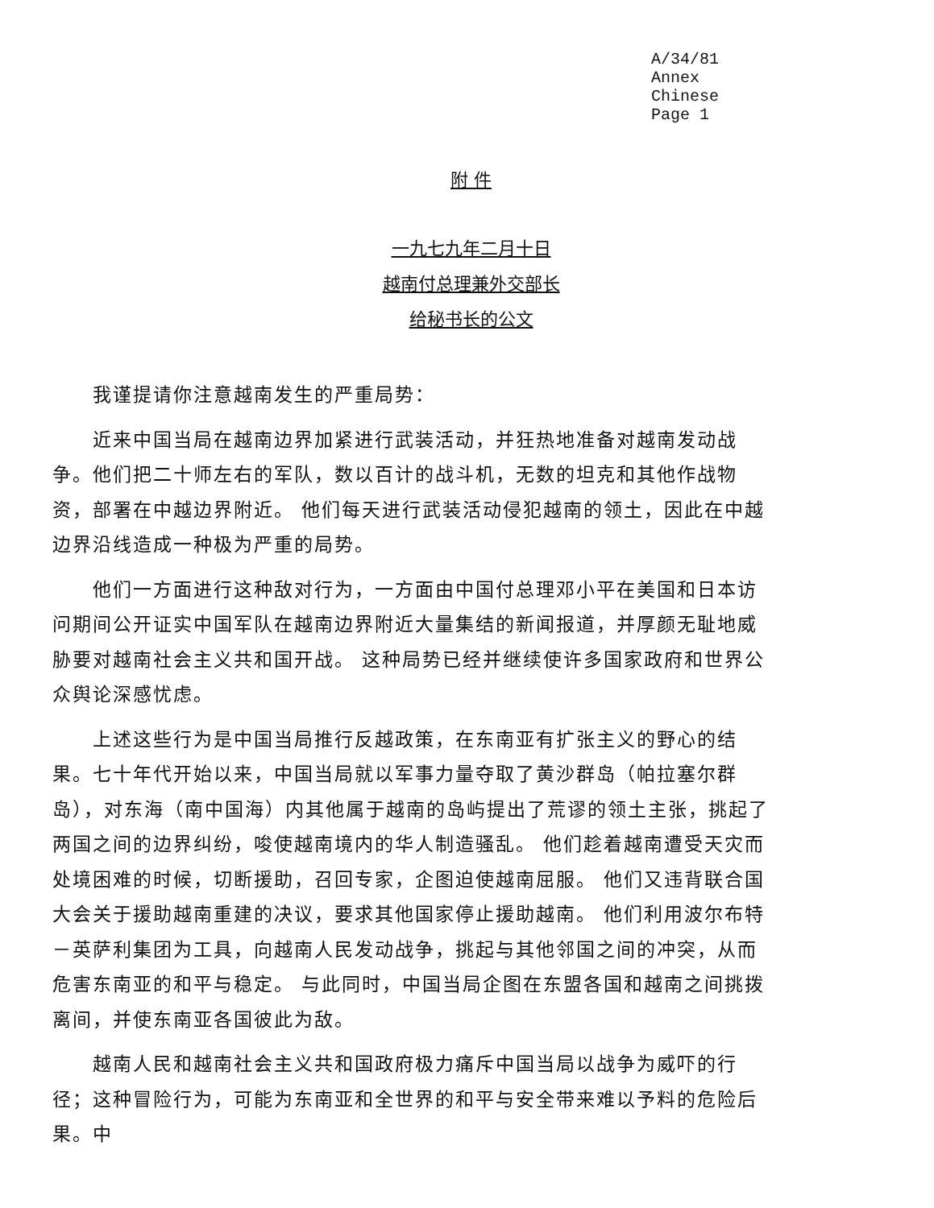A/34/81
Annex
Chinese
Page 1
附 件
一九七九年二月十日
越南付总理兼外交部长
给秘书长的公文
我谨提请你注意越南发生的严重局势：
近来中国当局在越南边界加紧进行武装活动，并狂热地准备对越南发动战争。他们把二十师左右的军队，数以百计的战斗机，无数的坦克和其他作战物资，部署在中越边界附近。 他们每天进行武装活动侵犯越南的领土，因此在中越边界沿线造成一种极为严重的局势。
他们一方面进行这种敌对行为，一方面由中国付总理邓小平在美国和日本访问期间公开证实中国军队在越南边界附近大量集结的新闻报道，并厚颜无耻地威胁要对越南社会主义共和国开战。 这种局势已经并继续使许多国家政府和世界公众舆论深感忧虑。
上述这些行为是中国当局推行反越政策，在东南亚有扩张主义的野心的结果。七十年代开始以来，中国当局就以军事力量夺取了黄沙群岛（帕拉塞尔群岛），对东海（南中国海）内其他属于越南的岛屿提出了荒谬的领土主张，挑起了两国之间的边界纠纷，唆使越南境内的华人制造骚乱。 他们趁着越南遭受天灾而处境困难的时候，切断援助，召回专家，企图迫使越南屈服。 他们又违背联合国大会关于援助越南重建的决议，要求其他国家停止援助越南。 他们利用波尔布特－英萨利集团为工具，向越南人民发动战争，挑起与其他邻国之间的冲突，从而危害东南亚的和平与稳定。 与此同时，中国当局企图在东盟各国和越南之间挑拨离间，并使东南亚各国彼此为敌。
越南人民和越南社会主义共和国政府极力痛斥中国当局以战争为威吓的行径；这种冒险行为，可能为东南亚和全世界的和平与安全带来难以予料的危险后果。中